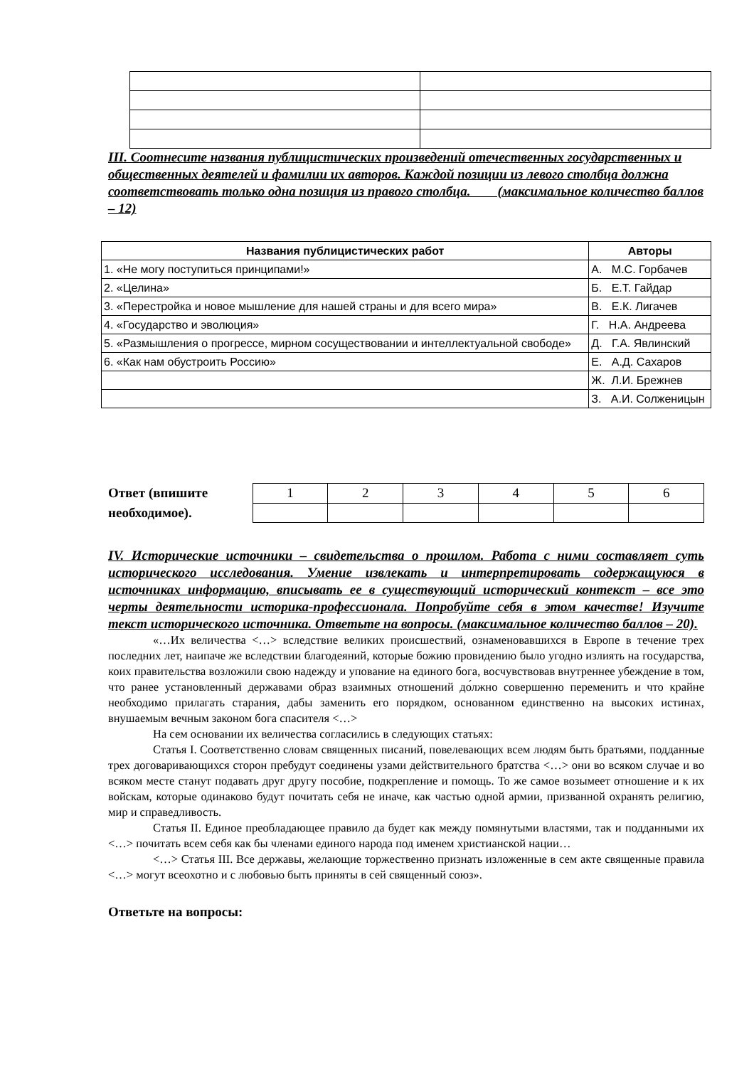III. Соотнесите названия публицистических произведений отечественных государственных и общественных деятелей и фамилии их авторов. Каждой позиции из левого столбца должна соответствовать только одна позиция из правого столбца. (максимальное количество баллов – 12)
| Названия публицистических работ | Авторы |
| --- | --- |
| 1. «Не могу поступиться принципами!» | А. М.С. Горбачев |
| 2. «Целина» | Б. Е.Т. Гайдар |
| 3. «Перестройка и новое мышление для нашей страны и для всего мира» | В. Е.К. Лигачев |
| 4. «Государство и эволюция» | Г. Н.А. Андреева |
| 5. «Размышления о прогрессе, мирном сосуществовании и интеллектуальной свободе» | Д. Г.А. Явлинский |
| 6. «Как нам обустроить Россию» | Е. А.Д. Сахаров |
| | Ж. Л.И. Брежнев |
| | З. А.И. Солженицын |
Ответ (впишите необходимое).
| 1 | 2 | 3 | 4 | 5 | 6 |
IV. Исторические источники – свидетельства о прошлом. Работа с ними составляет суть исторического исследования. Умение извлекать и интерпретировать содержащуюся в источниках информацию, вписывать ее в существующий исторический контекст – все это черты деятельности историка-профессионала. Попробуйте себя в этом качестве! Изучите текст исторического источника. Ответьте на вопросы. (максимальное количество баллов – 20).
«…Их величества <…> вследствие великих происшествий, ознаменовавшихся в Европе в течение трех последних лет, наипаче же вследствии благодеяний, которые божию провидению было угодно излиять на государства, коих правительства возложили свою надежду и упование на единого бога, восчувствовав внутреннее убеждение в том, что ранее установленный державами образ взаимных отношений до́лжно совершенно переменить и что крайне необходимо прилагать старания, дабы заменить его порядком, основанном единственно на высоких истинах, внушаемым вечным законом бога спасителя <…>
На сем основании их величества согласились в следующих статьях:
Статья I. Соответственно словам священных писаний, повелевающих всем людям быть братьями, подданные трех договаривающихся сторон пребудут соединены узами действительного братства <…> они во всяком случае и во всяком месте станут подавать друг другу пособие, подкрепление и помощь. То же самое возымеет отношение и к их войскам, которые одинаково будут почитать себя не иначе, как частью одной армии, призванной охранять религию, мир и справедливость.
Статья II. Единое преобладающее правило да будет как между помянутыми властями, так и подданными их <…> почитать всем себя как бы членами единого народа под именем христианской нации…
<…> Статья III. Все державы, желающие торжественно признать изложенные в сем акте священные правила <…> могут всеохотно и с любовью быть приняты в сей священный союз».
Ответьте на вопросы: